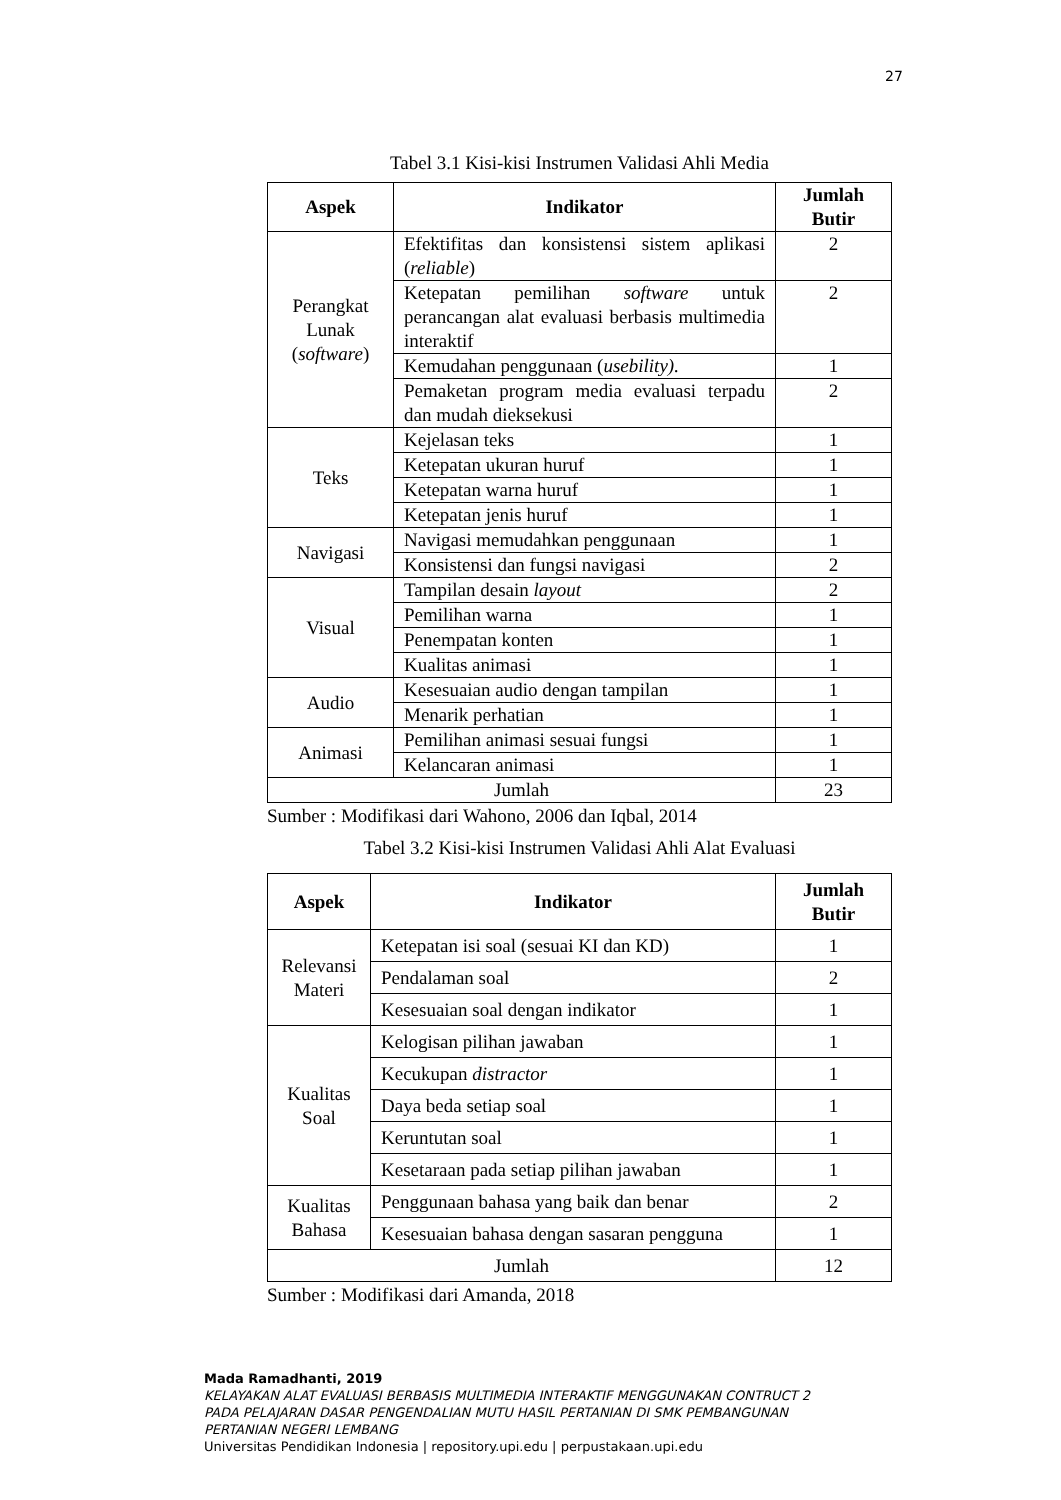27
Tabel 3.1 Kisi-kisi Instrumen Validasi Ahli Media
| Aspek | Indikator | Jumlah Butir |
| --- | --- | --- |
| Perangkat Lunak ( software ) | Efektifitas dan konsistensi sistem aplikasi ( reliable ) | 2 |
| | Ketepatan pemilihan software untuk perancangan alat evaluasi berbasis multimedia interaktif | 2 |
| | Kemudahan penggunaan ( usebility). | 1 |
| | Pemaketan program media evaluasi terpadu dan mudah dieksekusi | 2 |
| Teks | Kejelasan teks | 1 |
| | Ketepatan ukuran huruf | 1 |
| | Ketepatan warna huruf | 1 |
| | Ketepatan jenis huruf | 1 |
| Navigasi | Navigasi memudahkan penggunaan | 1 |
| | Konsistensi dan fungsi navigasi | 2 |
| Visual | Tampilan desain layout | 2 |
| | Pemilihan warna | 1 |
| | Penempatan konten | 1 |
| | Kualitas animasi | 1 |
| Audio | Kesesuaian audio dengan tampilan | 1 |
| | Menarik perhatian | 1 |
| Animasi | Pemilihan animasi sesuai fungsi | 1 |
| | Kelancaran animasi | 1 |
| Jumlah | | 23 |
Sumber : Modifikasi dari Wahono, 2006 dan Iqbal, 2014
Tabel 3.2 Kisi-kisi Instrumen Validasi Ahli Alat Evaluasi
| Aspek | Indikator | Jumlah Butir |
| --- | --- | --- |
| Relevansi Materi | Ketepatan isi soal (sesuai KI dan KD) | 1 |
| | Pendalaman soal | 2 |
| | Kesesuaian soal dengan indikator | 1 |
| Kualitas Soal | Kelogisan pilihan jawaban | 1 |
| | Kecukupan distractor | 1 |
| | Daya beda setiap soal | 1 |
| | Keruntutan soal | 1 |
| | Kesetaraan pada setiap pilihan jawaban | 1 |
| Kualitas Bahasa | Penggunaan bahasa yang baik dan benar | 2 |
| | Kesesuaian bahasa dengan sasaran pengguna | 1 |
| Jumlah | | 12 |
Sumber : Modifikasi dari Amanda, 2018
Mada Ramadhanti, 2019
KELAYAKAN ALAT EVALUASI BERBASIS MULTIMEDIA INTERAKTIF MENGGUNAKAN CONTRUCT 2
PADA PELAJARAN DASAR PENGENDALIAN MUTU HASIL PERTANIAN DI SMK PEMBANGUNAN
PERTANIAN NEGERI LEMBANG
Universitas Pendidikan Indonesia | repository.upi.edu | perpustakaan.upi.edu